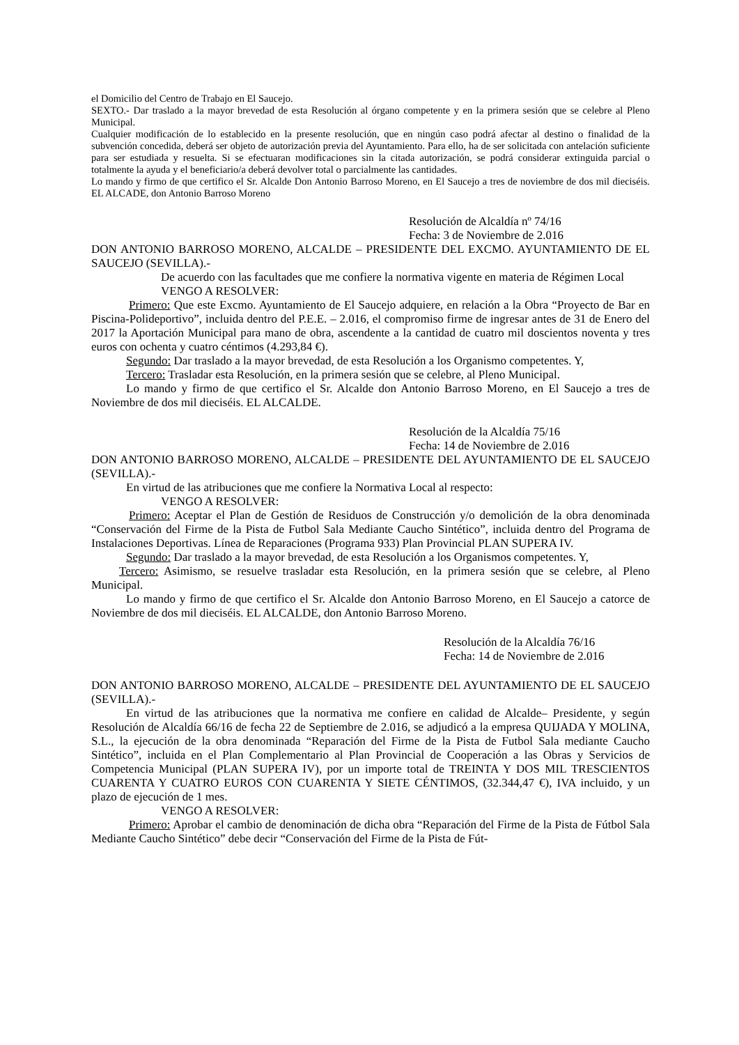el Domicilio del Centro de Trabajo en El Saucejo.
SEXTO.- Dar traslado a la mayor brevedad de esta Resolución al órgano competente y en la primera sesión que se celebre al Pleno Municipal.
Cualquier modificación de lo establecido en la presente resolución, que en ningún caso podrá afectar al destino o finalidad de la subvención concedida, deberá ser objeto de autorización previa del Ayuntamiento. Para ello, ha de ser solicitada con antelación suficiente para ser estudiada y resuelta. Si se efectuaran modificaciones sin la citada autorización, se podrá considerar extinguida parcial o totalmente la ayuda y el beneficiario/a deberá devolver total o parcialmente las cantidades.
Lo mando y firmo de que certifico el Sr. Alcalde Don Antonio Barroso Moreno, en El Saucejo a tres de noviembre de dos mil dieciséis. EL ALCADE, don Antonio Barroso Moreno
Resolución de Alcaldía nº 74/16
Fecha: 3 de Noviembre de 2.016
DON ANTONIO BARROSO MORENO, ALCALDE – PRESIDENTE DEL EXCMO. AYUNTAMIENTO DE EL SAUCEJO (SEVILLA).-
De acuerdo con las facultades que me confiere la normativa vigente en materia de Régimen Local
VENGO A RESOLVER:
Primero: Que este Excmo. Ayuntamiento de El Saucejo adquiere, en relación a la Obra “Proyecto de Bar en Piscina-Polideportivo”, incluida dentro del P.E.E. – 2.016, el compromiso firme de ingresar antes de 31 de Enero del 2017 la Aportación Municipal para mano de obra, ascendente a la cantidad de cuatro mil doscientos noventa y tres euros con ochenta y cuatro céntimos (4.293,84 €).
Segundo: Dar traslado a la mayor brevedad, de esta Resolución a los Organismo competentes. Y,
Tercero: Trasladar esta Resolución, en la primera sesión que se celebre, al Pleno Municipal.
Lo mando y firmo de que certifico el Sr. Alcalde don Antonio Barroso Moreno, en El Saucejo a tres de Noviembre de dos mil dieciséis. EL ALCALDE.
Resolución de la Alcaldía 75/16
Fecha: 14 de Noviembre de 2.016
DON ANTONIO BARROSO MORENO, ALCALDE – PRESIDENTE DEL AYUNTAMIENTO DE EL SAUCEJO (SEVILLA).-
En virtud de las atribuciones que me confiere la Normativa Local al respecto:
VENGO A RESOLVER:
Primero: Aceptar el Plan de Gestión de Residuos de Construcción y/o demolición de la obra denominada “Conservación del Firme de la Pista de Futbol Sala Mediante Caucho Sintético”, incluida dentro del Programa de Instalaciones Deportivas. Línea de Reparaciones (Programa 933) Plan Provincial PLAN SUPERA IV.
Segundo: Dar traslado a la mayor brevedad, de esta Resolución a los Organismos competentes. Y,
Tercero: Asimismo, se resuelve trasladar esta Resolución, en la primera sesión que se celebre, al Pleno Municipal.
Lo mando y firmo de que certifico el Sr. Alcalde don Antonio Barroso Moreno, en El Saucejo a catorce de Noviembre de dos mil dieciséis. EL ALCALDE, don Antonio Barroso Moreno.
Resolución de la Alcaldía 76/16
Fecha: 14 de Noviembre de 2.016
DON ANTONIO BARROSO MORENO, ALCALDE – PRESIDENTE DEL AYUNTAMIENTO DE EL SAUCEJO (SEVILLA).-
En virtud de las atribuciones que la normativa me confiere en calidad de Alcalde– Presidente, y según Resolución de Alcaldía 66/16 de fecha 22 de Septiembre de 2.016, se adjudicó a la empresa QUIJADA Y MOLINA, S.L., la ejecución de la obra denominada “Reparación del Firme de la Pista de Futbol Sala mediante Caucho Sintético”, incluida en el Plan Complementario al Plan Provincial de Cooperación a las Obras y Servicios de Competencia Municipal (PLAN SUPERA IV), por un importe total de TREINTA Y DOS MIL TRESCIENTOS CUARENTA Y CUATRO EUROS CON CUARENTA Y SIETE CÉNTIMOS, (32.344,47 €), IVA incluido, y un plazo de ejecución de 1 mes.
VENGO A RESOLVER:
Primero: Aprobar el cambio de denominación de dicha obra “Reparación del Firme de la Pista de Fútbol Sala Mediante Caucho Sintético” debe decir “Conservación del Firme de la Pista de Fút-